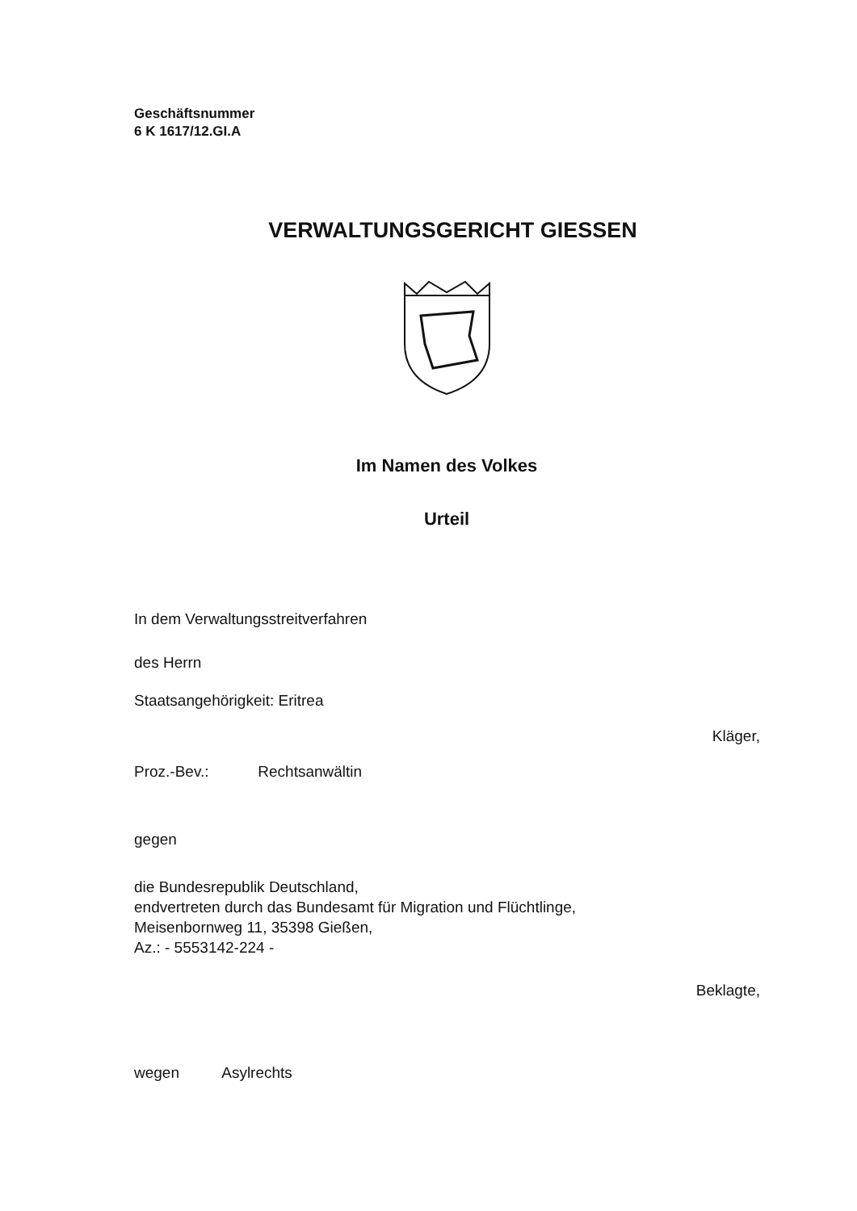Geschäftsnummer
6 K 1617/12.GI.A
VERWALTUNGSGERICHT GIESSEN
Im Namen des Volkes
Urteil
In dem Verwaltungsstreitverfahren
des Herrn
Staatsangehörigkeit: Eritrea
Kläger,
Proz.-Bev.: Rechtsanwältin
gegen
die Bundesrepublik Deutschland,
endvertreten durch das Bundesamt für Migration und Flüchtlinge,
Meisenbornweg 11, 35398 Gießen,
Az.: - 5553142-224 -
Beklagte,
wegen Asylrechts